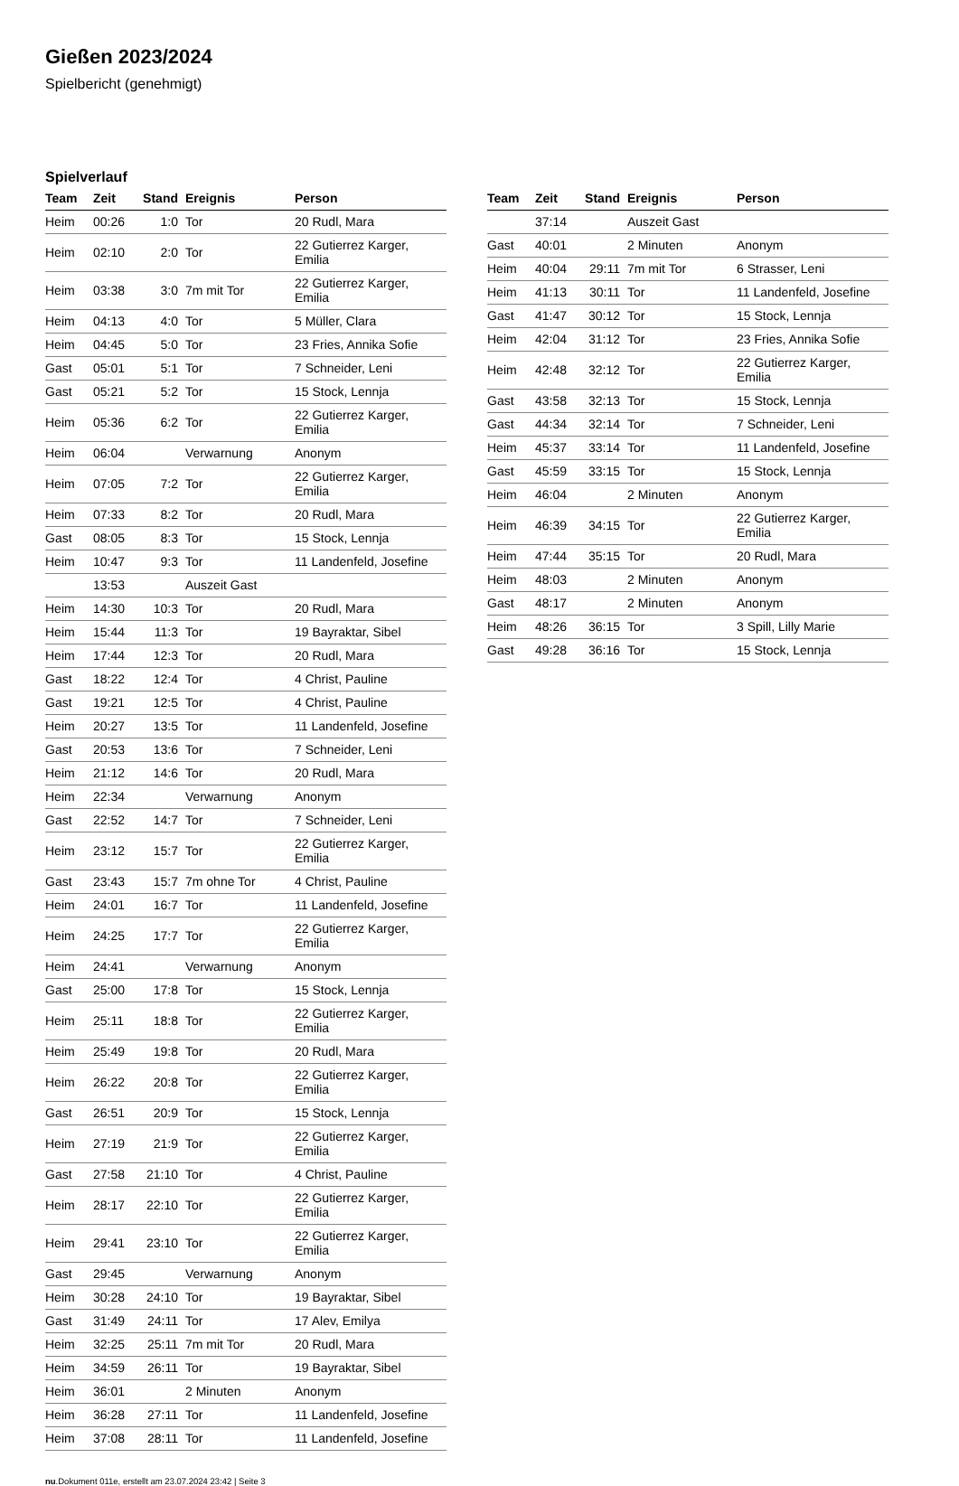Gießen 2023/2024
Spielbericht (genehmigt)
Spielverlauf
| Team | Zeit | Stand | Ereignis | Person |
| --- | --- | --- | --- | --- |
| Heim | 00:26 | 1:0 | Tor | 20 Rudl, Mara |
| Heim | 02:10 | 2:0 | Tor | 22 Gutierrez Karger, Emilia |
| Heim | 03:38 | 3:0 | 7m mit Tor | 22 Gutierrez Karger, Emilia |
| Heim | 04:13 | 4:0 | Tor | 5 Müller, Clara |
| Heim | 04:45 | 5:0 | Tor | 23 Fries, Annika Sofie |
| Gast | 05:01 | 5:1 | Tor | 7 Schneider, Leni |
| Gast | 05:21 | 5:2 | Tor | 15 Stock, Lennja |
| Heim | 05:36 | 6:2 | Tor | 22 Gutierrez Karger, Emilia |
| Heim | 06:04 | | Verwarnung | Anonym |
| Heim | 07:05 | 7:2 | Tor | 22 Gutierrez Karger, Emilia |
| Heim | 07:33 | 8:2 | Tor | 20 Rudl, Mara |
| Gast | 08:05 | 8:3 | Tor | 15 Stock, Lennja |
| Heim | 10:47 | 9:3 | Tor | 11 Landenfeld, Josefine |
| | 13:53 | | Auszeit Gast | |
| Heim | 14:30 | 10:3 | Tor | 20 Rudl, Mara |
| Heim | 15:44 | 11:3 | Tor | 19 Bayraktar, Sibel |
| Heim | 17:44 | 12:3 | Tor | 20 Rudl, Mara |
| Gast | 18:22 | 12:4 | Tor | 4 Christ, Pauline |
| Gast | 19:21 | 12:5 | Tor | 4 Christ, Pauline |
| Heim | 20:27 | 13:5 | Tor | 11 Landenfeld, Josefine |
| Gast | 20:53 | 13:6 | Tor | 7 Schneider, Leni |
| Heim | 21:12 | 14:6 | Tor | 20 Rudl, Mara |
| Heim | 22:34 | | Verwarnung | Anonym |
| Gast | 22:52 | 14:7 | Tor | 7 Schneider, Leni |
| Heim | 23:12 | 15:7 | Tor | 22 Gutierrez Karger, Emilia |
| Gast | 23:43 | 15:7 | 7m ohne Tor | 4 Christ, Pauline |
| Heim | 24:01 | 16:7 | Tor | 11 Landenfeld, Josefine |
| Heim | 24:25 | 17:7 | Tor | 22 Gutierrez Karger, Emilia |
| Heim | 24:41 | | Verwarnung | Anonym |
| Gast | 25:00 | 17:8 | Tor | 15 Stock, Lennja |
| Heim | 25:11 | 18:8 | Tor | 22 Gutierrez Karger, Emilia |
| Heim | 25:49 | 19:8 | Tor | 20 Rudl, Mara |
| Heim | 26:22 | 20:8 | Tor | 22 Gutierrez Karger, Emilia |
| Gast | 26:51 | 20:9 | Tor | 15 Stock, Lennja |
| Heim | 27:19 | 21:9 | Tor | 22 Gutierrez Karger, Emilia |
| Gast | 27:58 | 21:10 | Tor | 4 Christ, Pauline |
| Heim | 28:17 | 22:10 | Tor | 22 Gutierrez Karger, Emilia |
| Heim | 29:41 | 23:10 | Tor | 22 Gutierrez Karger, Emilia |
| Gast | 29:45 | | Verwarnung | Anonym |
| Heim | 30:28 | 24:10 | Tor | 19 Bayraktar, Sibel |
| Gast | 31:49 | 24:11 | Tor | 17 Alev, Emilya |
| Heim | 32:25 | 25:11 | 7m mit Tor | 20 Rudl, Mara |
| Heim | 34:59 | 26:11 | Tor | 19 Bayraktar, Sibel |
| Heim | 36:01 | | 2 Minuten | Anonym |
| Heim | 36:28 | 27:11 | Tor | 11 Landenfeld, Josefine |
| Heim | 37:08 | 28:11 | Tor | 11 Landenfeld, Josefine |
| Team | Zeit | Stand | Ereignis | Person |
| --- | --- | --- | --- | --- |
| | 37:14 | | Auszeit Gast | |
| Gast | 40:01 | | 2 Minuten | Anonym |
| Heim | 40:04 | 29:11 | 7m mit Tor | 6 Strasser, Leni |
| Heim | 41:13 | 30:11 | Tor | 11 Landenfeld, Josefine |
| Gast | 41:47 | 30:12 | Tor | 15 Stock, Lennja |
| Heim | 42:04 | 31:12 | Tor | 23 Fries, Annika Sofie |
| Heim | 42:48 | 32:12 | Tor | 22 Gutierrez Karger, Emilia |
| Gast | 43:58 | 32:13 | Tor | 15 Stock, Lennja |
| Gast | 44:34 | 32:14 | Tor | 7 Schneider, Leni |
| Heim | 45:37 | 33:14 | Tor | 11 Landenfeld, Josefine |
| Gast | 45:59 | 33:15 | Tor | 15 Stock, Lennja |
| Heim | 46:04 | | 2 Minuten | Anonym |
| Heim | 46:39 | 34:15 | Tor | 22 Gutierrez Karger, Emilia |
| Heim | 47:44 | 35:15 | Tor | 20 Rudl, Mara |
| Heim | 48:03 | | 2 Minuten | Anonym |
| Gast | 48:17 | | 2 Minuten | Anonym |
| Heim | 48:26 | 36:15 | Tor | 3 Spill, Lilly Marie |
| Gast | 49:28 | 36:16 | Tor | 15 Stock, Lennja |
nu.Dokument 011e, erstellt am 23.07.2024 23:42 | Seite 3